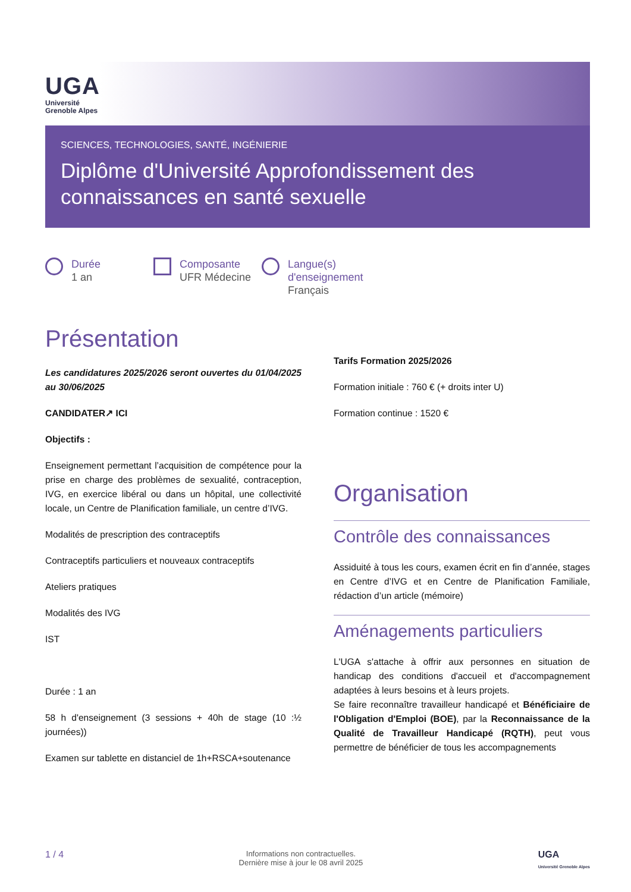UGA
Université
Grenoble Alpes
SCIENCES, TECHNOLOGIES, SANTÉ, INGÉNIERIE
Diplôme d'Université Approfondissement des connaissances en santé sexuelle
Durée
1 an
Composante
UFR Médecine
Langue(s)
d'enseignement
Français
Présentation
Les candidatures 2025/2026 seront ouvertes du 01/04/2025 au 30/06/2025
CANDIDATER↗ ICI
Objectifs :
Enseignement permettant l’acquisition de compétence pour la prise en charge des problèmes de sexualité, contraception, IVG, en exercice libéral ou dans un hôpital, une collectivité locale, un Centre de Planification familiale, un centre d’IVG.
Modalités de prescription des contraceptifs
Contraceptifs particuliers et nouveaux contraceptifs
Ateliers pratiques
Modalités des IVG
IST
Durée : 1 an
58 h d'enseignement (3 sessions + 40h de stage (10 :½ journées))
Examen sur tablette en distanciel de 1h+RSCA+soutenance
Tarifs Formation 2025/2026
Formation initiale : 760 € (+ droits inter U)
Formation continue : 1520 €
Organisation
Contrôle des connaissances
Assiduité à tous les cours, examen écrit en fin d’année, stages en Centre d’IVG et en Centre de Planification Familiale, rédaction d’un article (mémoire)
Aménagements particuliers
L'UGA s'attache à offrir aux personnes en situation de handicap des conditions d'accueil et d'accompagnement adaptées à leurs besoins et à leurs projets.
Se faire reconnaître travailleur handicapé et Bénéficiaire de l'Obligation d'Emploi (BOE), par la Reconnaissance de la Qualité de Travailleur Handicapé (RQTH), peut vous permettre de bénéficier de tous les accompagnements
1 / 4 Informations non contractuelles.
Dernière mise à jour le 08 avril 2025 UGA
Université Grenoble Alpes